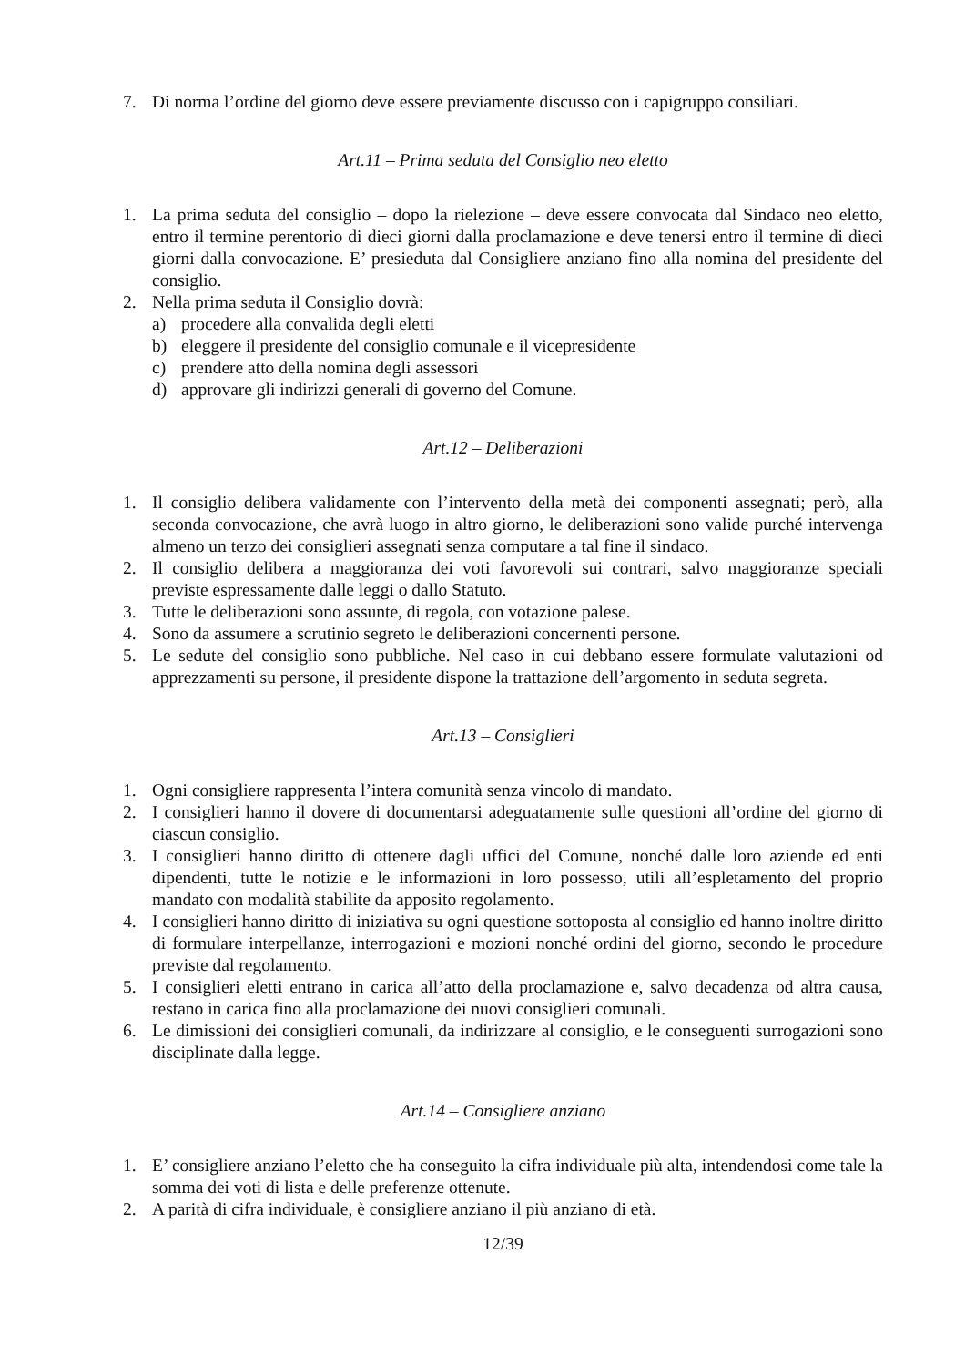7. Di norma l’ordine del giorno deve essere previamente discusso con i capigruppo consiliari.
Art.11 – Prima seduta del Consiglio neo eletto
1. La prima seduta del consiglio – dopo la rielezione – deve essere convocata dal Sindaco neo eletto, entro il termine perentorio di dieci giorni dalla proclamazione e deve tenersi entro il termine di dieci giorni dalla convocazione. E’ presieduta dal Consigliere anziano fino alla nomina del presidente del consiglio.
2. Nella prima seduta il Consiglio dovrà:
a) procedere alla convalida degli eletti
b) eleggere il presidente del consiglio comunale e il vicepresidente
c) prendere atto della nomina degli assessori
d) approvare gli indirizzi generali di governo del Comune.
Art.12 – Deliberazioni
1. Il consiglio delibera validamente con l’intervento della metà dei componenti assegnati; però, alla seconda convocazione, che avrà luogo in altro giorno, le deliberazioni sono valide purché intervenga almeno un terzo dei consiglieri assegnati senza computare a tal fine il sindaco.
2. Il consiglio delibera a maggioranza dei voti favorevoli sui contrari, salvo maggioranze speciali previste espressamente dalle leggi o dallo Statuto.
3. Tutte le deliberazioni sono assunte, di regola, con votazione palese.
4. Sono da assumere a scrutinio segreto le deliberazioni concernenti persone.
5. Le sedute del consiglio sono pubbliche. Nel caso in cui debbano essere formulate valutazioni od apprezzamenti su persone, il presidente dispone la trattazione dell’argomento in seduta segreta.
Art.13 – Consiglieri
1. Ogni consigliere rappresenta l’intera comunità senza vincolo di mandato.
2. I consiglieri hanno il dovere di documentarsi adeguatamente sulle questioni all’ordine del giorno di ciascun consiglio.
3. I consiglieri hanno diritto di ottenere dagli uffici del Comune, nonché dalle loro aziende ed enti dipendenti, tutte le notizie e le informazioni in loro possesso, utili all’espletamento del proprio mandato con modalità stabilite da apposito regolamento.
4. I consiglieri hanno diritto di iniziativa su ogni questione sottoposta al consiglio ed hanno inoltre diritto di formulare interpellanze, interrogazioni e mozioni nonché ordini del giorno, secondo le procedure previste dal regolamento.
5. I consiglieri eletti entrano in carica all’atto della proclamazione e, salvo decadenza od altra causa, restano in carica fino alla proclamazione dei nuovi consiglieri comunali.
6. Le dimissioni dei consiglieri comunali, da indirizzare al consiglio, e le conseguenti surrogazioni sono disciplinate dalla legge.
Art.14 – Consigliere anziano
1. E’ consigliere anziano l’eletto che ha conseguito la cifra individuale più alta, intendendosi come tale la somma dei voti di lista e delle preferenze ottenute.
2. A parità di cifra individuale, è consigliere anziano il più anziano di età.
12/39